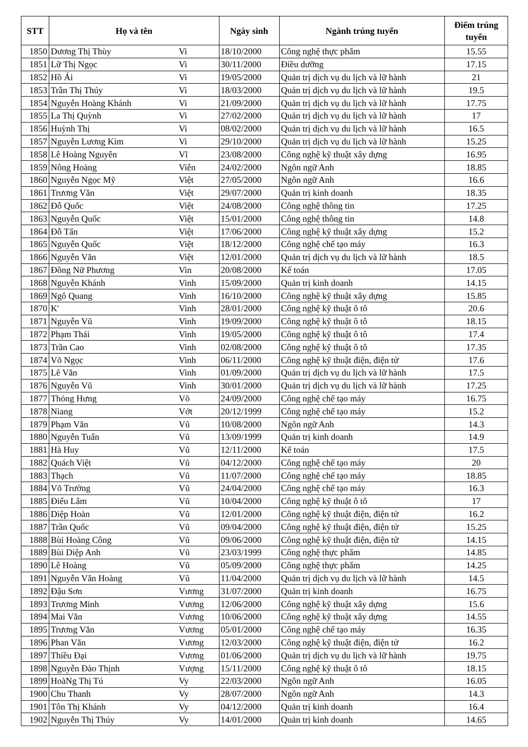| STT | Họ và tên | | Ngày sinh | Ngành trúng tuyển | Điểm trúng tuyển |
| --- | --- | --- | --- | --- | --- |
| 1850 | Dương Thị Thùy | Vi | 18/10/2000 | Công nghệ thực phẩm | 15.55 |
| 1851 | Lữ Thị Ngọc | Vi | 30/11/2000 | Điều dưỡng | 17.15 |
| 1852 | Hồ Ái | Vi | 19/05/2000 | Quản trị dịch vụ du lịch và lữ hành | 21 |
| 1853 | Trần Thị Thúy | Vi | 18/03/2000 | Quản trị dịch vụ du lịch và lữ hành | 19.5 |
| 1854 | Nguyễn Hoàng Khánh | Vi | 21/09/2000 | Quản trị dịch vụ du lịch và lữ hành | 17.75 |
| 1855 | La Thị Quỳnh | Vi | 27/02/2000 | Quản trị dịch vụ du lịch và lữ hành | 17 |
| 1856 | Huỳnh Thị | Vi | 08/02/2000 | Quản trị dịch vụ du lịch và lữ hành | 16.5 |
| 1857 | Nguyễn Lương Kim | Vi | 29/10/2000 | Quản trị dịch vụ du lịch và lữ hành | 15.25 |
| 1858 | Lê Hoàng Nguyên | Vĩ | 23/08/2000 | Công nghệ kỹ thuật xây dựng | 16.95 |
| 1859 | Nông Hoàng | Viễn | 24/02/2000 | Ngôn ngữ Anh | 18.85 |
| 1860 | Nguyễn Ngọc Mỹ | Việt | 27/05/2000 | Ngôn ngữ Anh | 16.6 |
| 1861 | Trương Văn | Việt | 29/07/2000 | Quản trị kinh doanh | 18.35 |
| 1862 | Đỗ Quốc | Việt | 24/08/2000 | Công nghệ thông tin | 17.25 |
| 1863 | Nguyễn Quốc | Việt | 15/01/2000 | Công nghệ thông tin | 14.8 |
| 1864 | Đỗ Tấn | Việt | 17/06/2000 | Công nghệ kỹ thuật xây dựng | 15.2 |
| 1865 | Nguyễn Quốc | Việt | 18/12/2000 | Công nghệ chế tạo máy | 16.3 |
| 1866 | Nguyễn Văn | Việt | 12/01/2000 | Quản trị dịch vụ du lịch và lữ hành | 18.5 |
| 1867 | Đồng Nữ Phương | Vin | 20/08/2000 | Kế toán | 17.05 |
| 1868 | Nguyễn Khánh | Vinh | 15/09/2000 | Quản trị kinh doanh | 14.15 |
| 1869 | Ngô Quang | Vinh | 16/10/2000 | Công nghệ kỹ thuật xây dựng | 15.85 |
| 1870 | K' | Vinh | 28/01/2000 | Công nghệ kỹ thuật ô tô | 20.6 |
| 1871 | Nguyễn Vũ | Vinh | 19/09/2000 | Công nghệ kỹ thuật ô tô | 18.15 |
| 1872 | Phạm Thái | Vinh | 19/05/2000 | Công nghệ kỹ thuật ô tô | 17.4 |
| 1873 | Trần Cao | Vinh | 02/08/2000 | Công nghệ kỹ thuật ô tô | 17.35 |
| 1874 | Võ Ngọc | Vinh | 06/11/2000 | Công nghệ kỹ thuật điện, điện tử | 17.6 |
| 1875 | Lê Văn | Vinh | 01/09/2000 | Quản trị dịch vụ du lịch và lữ hành | 17.5 |
| 1876 | Nguyễn Vũ | Vinh | 30/01/2000 | Quản trị dịch vụ du lịch và lữ hành | 17.25 |
| 1877 | Thóng Hưng | Võ | 24/09/2000 | Công nghệ chế tạo máy | 16.75 |
| 1878 | Niang | Vớt | 20/12/1999 | Công nghệ chế tạo máy | 15.2 |
| 1879 | Phạm Văn | Vũ | 10/08/2000 | Ngôn ngữ Anh | 14.3 |
| 1880 | Nguyễn Tuấn | Vũ | 13/09/1999 | Quản trị kinh doanh | 14.9 |
| 1881 | Hà Huy | Vũ | 12/11/2000 | Kế toán | 17.5 |
| 1882 | Quách Việt | Vũ | 04/12/2000 | Công nghệ chế tạo máy | 20 |
| 1883 | Thạch | Vũ | 11/07/2000 | Công nghệ chế tạo máy | 18.85 |
| 1884 | Võ Trường | Vũ | 24/04/2000 | Công nghệ chế tạo máy | 16.3 |
| 1885 | Điểu Lâm | Vũ | 10/04/2000 | Công nghệ kỹ thuật ô tô | 17 |
| 1886 | Diệp Hoàn | Vũ | 12/01/2000 | Công nghệ kỹ thuật điện, điện tử | 16.2 |
| 1887 | Trần Quốc | Vũ | 09/04/2000 | Công nghệ kỹ thuật điện, điện tử | 15.25 |
| 1888 | Bùi Hoàng Công | Vũ | 09/06/2000 | Công nghệ kỹ thuật điện, điện tử | 14.15 |
| 1889 | Bùi Diệp Anh | Vũ | 23/03/1999 | Công nghệ thực phẩm | 14.85 |
| 1890 | Lê Hoàng | Vũ | 05/09/2000 | Công nghệ thực phẩm | 14.25 |
| 1891 | Nguyễn Văn Hoàng | Vũ | 11/04/2000 | Quản trị dịch vụ du lịch và lữ hành | 14.5 |
| 1892 | Đậu Sơn | Vương | 31/07/2000 | Quản trị kinh doanh | 16.75 |
| 1893 | Trương Minh | Vương | 12/06/2000 | Công nghệ kỹ thuật xây dựng | 15.6 |
| 1894 | Mai Văn | Vương | 10/06/2000 | Công nghệ kỹ thuật xây dựng | 14.55 |
| 1895 | Trương Văn | Vương | 05/01/2000 | Công nghệ chế tạo máy | 16.35 |
| 1896 | Phan Văn | Vương | 12/03/2000 | Công nghệ kỹ thuật điện, điện tử | 16.2 |
| 1897 | Thiều Đại | Vương | 01/06/2000 | Quản trị dịch vụ du lịch và lữ hành | 19.75 |
| 1898 | Nguyễn Đào Thịnh | Vượng | 15/11/2000 | Công nghệ kỹ thuật ô tô | 18.15 |
| 1899 | HoàNg Thị Tú | Vy | 22/03/2000 | Ngôn ngữ Anh | 16.05 |
| 1900 | Chu Thanh | Vy | 28/07/2000 | Ngôn ngữ Anh | 14.3 |
| 1901 | Tôn Thị Khánh | Vy | 04/12/2000 | Quản trị kinh doanh | 16.4 |
| 1902 | Nguyễn Thị Thúy | Vy | 14/01/2000 | Quản trị kinh doanh | 14.65 |